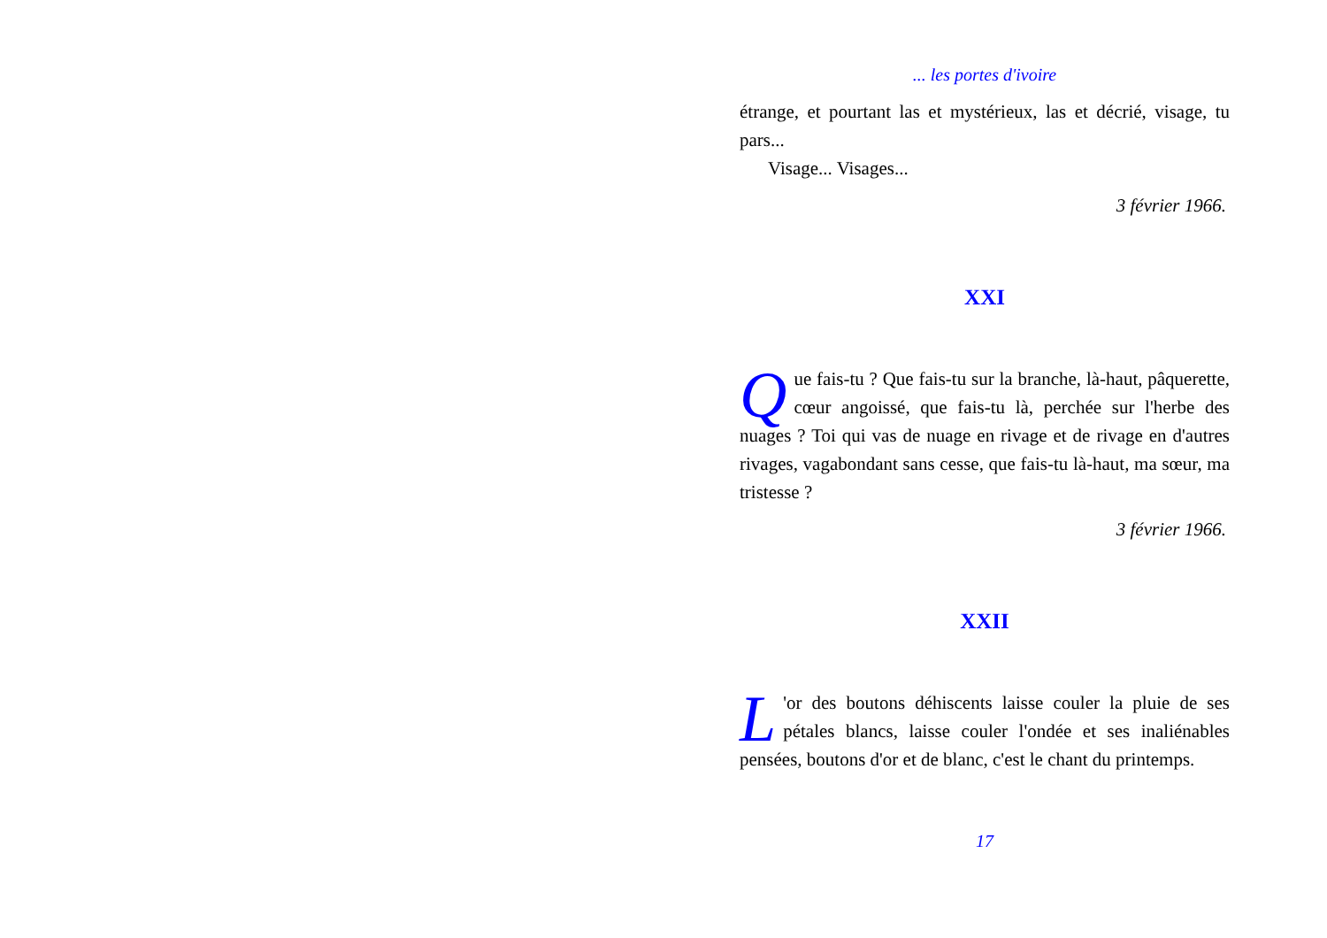... les portes d'ivoire
étrange, et pourtant las et mystérieux, las et décrié, visage, tu pars...
Visage... Visages...
3 février 1966.
XXI
Que fais-tu ? Que fais-tu sur la branche, là-haut, pâquerette, cœur angoissé, que fais-tu là, perchée sur l'herbe des nuages ? Toi qui vas de nuage en rivage et de rivage en d'autres rivages, vagabondant sans cesse, que fais-tu là-haut, ma sœur, ma tristesse ?
3 février 1966.
XXII
L 'or des boutons déhiscents laisse couler la pluie de ses pétales blancs, laisse couler l'ondée et ses inaliénables pensées, boutons d'or et de blanc, c'est le chant du printemps.
17